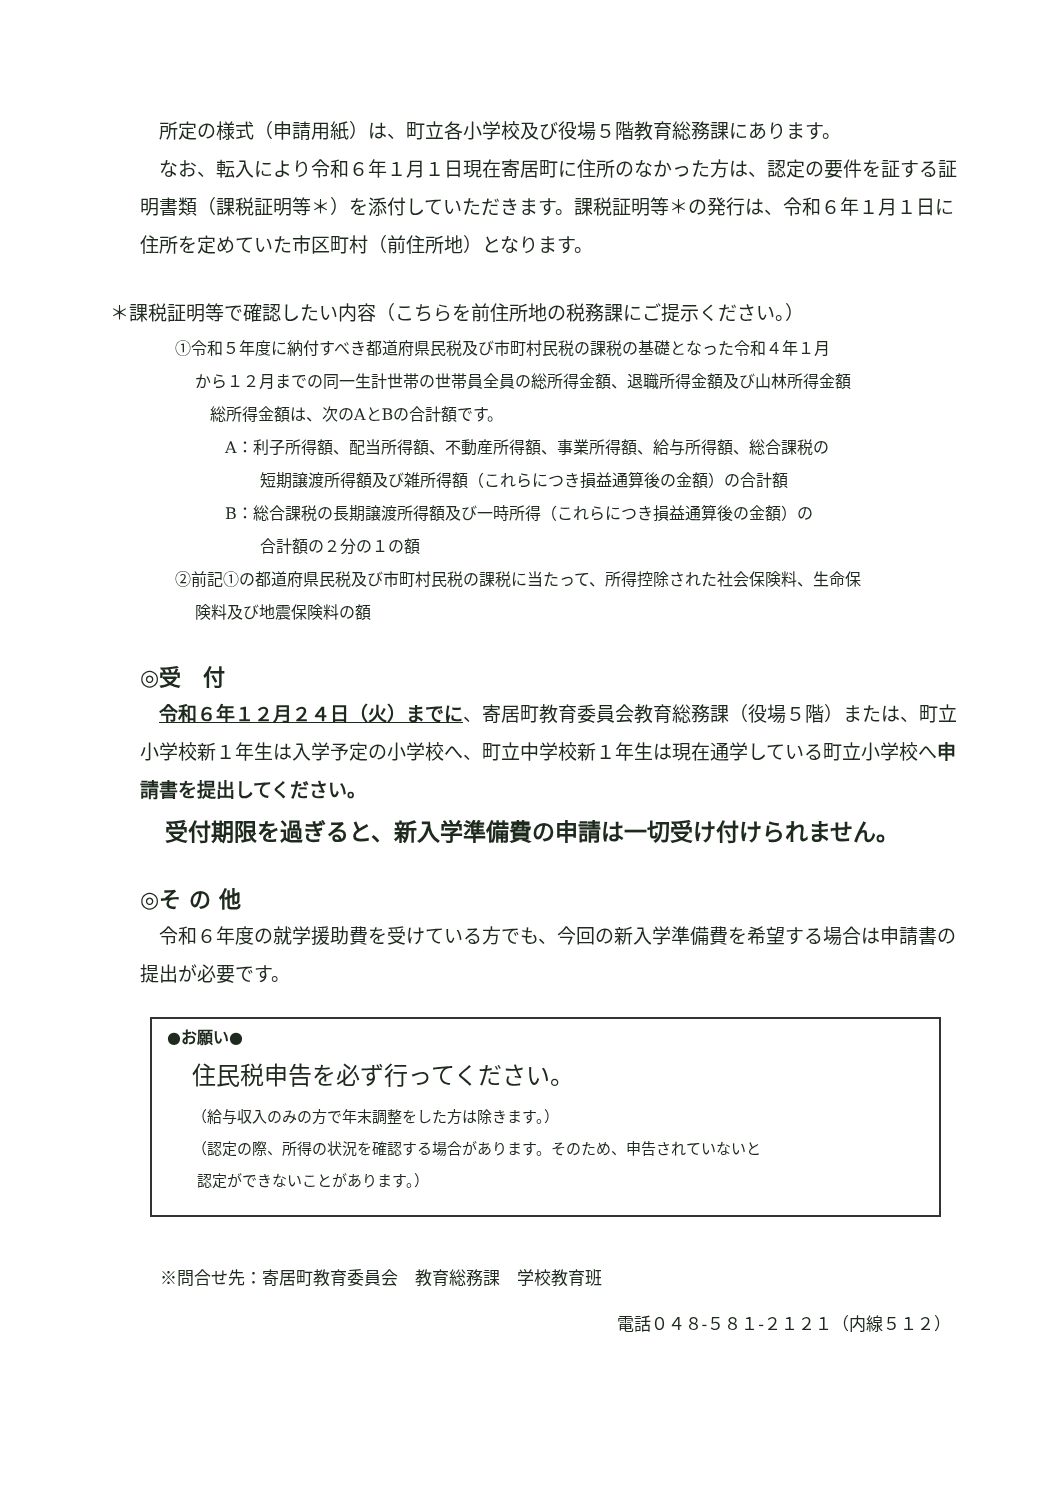所定の様式（申請用紙）は、町立各小学校及び役場５階教育総務課にあります。
なお、転入により令和６年１月１日現在寄居町に住所のなかった方は、認定の要件を証する証明書類（課税証明等＊）を添付していただきます。課税証明等＊の発行は、令和６年１月１日に住所を定めていた市区町村（前住所地）となります。
＊課税証明等で確認したい内容（こちらを前住所地の税務課にご提示ください。）
①令和５年度に納付すべき都道府県民税及び市町村民税の課税の基礎となった令和４年１月
から１２月までの同一生計世帯の世帯員全員の総所得金額、退職所得金額及び山林所得金額
総所得金額は、次のAとBの合計額です。
A：利子所得額、配当所得額、不動産所得額、事業所得額、給与所得額、総合課税の
短期譲渡所得額及び雑所得額（これらにつき損益通算後の金額）の合計額
B：総合課税の長期譲渡所得額及び一時所得（これらにつき損益通算後の金額）の
合計額の２分の１の額
②前記①の都道府県民税及び市町村民税の課税に当たって、所得控除された社会保険料、生命保
険料及び地震保険料の額
◎受　付
令和６年１２月２４日（火）までに、寄居町教育委員会教育総務課（役場５階）または、町立小学校新１年生は入学予定の小学校へ、町立中学校新１年生は現在通学している町立小学校へ申請書を提出してください。
受付期限を過ぎると、新入学準備費の申請は一切受け付けられません。
◎そ の 他
令和６年度の就学援助費を受けている方でも、今回の新入学準備費を希望する場合は申請書の提出が必要です。
●お願い●
住民税申告を必ず行ってください。
（給与収入のみの方で年末調整をした方は除きます。）
（認定の際、所得の状況を確認する場合があります。そのため、申告されていないと
認定ができないことがあります。）
※問合せ先：寄居町教育委員会　教育総務課　学校教育班
電話０４８-５８１-２１２１（内線５１２）